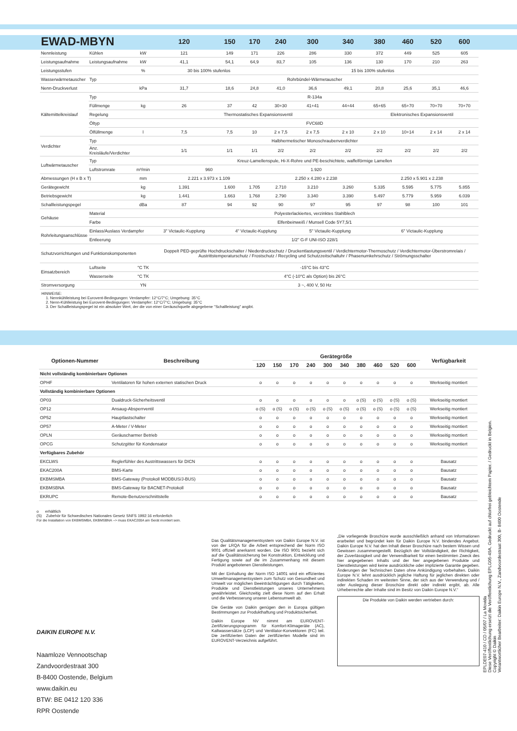| EWAD-MBYN | | | 120 | 150 | 170 | 240 | 300 | 340 | 380 | 460 | 520 | 600 |
| --- | --- | --- | --- | --- | --- | --- | --- | --- | --- | --- | --- | --- |
| Nennleistung | Kühlen | kW | 121 | 149 | 171 | 226 | 286 | 330 | 372 | 449 | 525 | 605 |
| Leistungsaufnahme | Leistungsaufnahme | kW | 41,1 | 54,1 | 64,9 | 83,7 | 105 | 136 | 130 | 170 | 210 | 263 |
| Leistungsstufen | | % | 30 bis 100% stufenlos | | | 15 bis 100% stufenlos | | | | | | |
| Wasserwärmetauscher | Typ | | Rohrbündel-Wärmetauscher | | | | | | | | | |
| Nenn-Druckverlust | | kPa | 31,7 | 18,6 | 24,8 | 41,0 | 36,6 | 49,1 | 20,8 | 25,6 | 35,1 | 46,6 |
| Kältemittelkreislauf | Typ | | R-134a | | | | | | | | | |
| | Füllmenge | kg | 26 | 37 | 42 | 30+30 | 41+41 | 44+44 | 65+65 | 65+70 | 70+70 | 70+70 |
| | Regelung | | Thermostatisches Expansionsventil | | | | | | Elektronisches Expansionsventil | | | |
| | Öltyp | | FVC68D | | | | | | | | | |
| | Ölfüllmenge | l | 7,5 | 7,5 | 10 | 2 x 7,5 | 2 x 7,5 | 2 x 10 | 2 x 10 | 10+14 | 2 x 14 | 2 x 14 |
| Verdichter | Typ | | Halbhermetischer Monoschraubenverdichter | | | | | | | | | |
| | Anz. Kreisläufe/Verdichter | | 1/1 | 1/1 | 1/1 | 2/2 | 2/2 | 2/2 | 2/2 | 2/2 | 2/2 | 2/2 |
| Luftwärmetauscher | Typ | | Kreuz-Lamellenspule, Hi-X-Rohre und PE-beschichtete, waffelförmige Lamellen | | | | | | | | | |
| | Luftstromrate | m³/min | 960 | | | 1.920 | | | | | | |
| Abmessungen (H x B x T) | | mm | 2.221 x 3.973 x 1.109 | | | 2.250 x 4.280 x 2.238 | | | 2.250 x 5.901 x 2.238 | | | |
| Gerätegewicht | | kg | 1.391 | 1.600 | 1.705 | 2.710 | 3.210 | 3.260 | 5.335 | 5.595 | 5.775 | 5.855 |
| Betriebsgewicht | | kg | 1.441 | 1.663 | 1.768 | 2.790 | 3.340 | 3.390 | 5.497 | 5.779 | 5.959 | 6.039 |
| Schallleistungspegel | | dBa | 87 | 94 | 92 | 90 | 97 | 95 | 97 | 98 | 100 | 101 |
| Gehäuse | Material | | Polyesterlackiertes, verzinktes Stahlblech | | | | | | | | | |
| | Farbe | | Elfenbeinweiß / Munsell Code 5Y7,5/1 | | | | | | | | | |
| Rohrleitungsanschlüsse | Einlass/Auslass Verdampfer | | 3" Victaulic-Kupplung | 4" Victaulic-Kupplung | | | 5" Victaulic-Kupplung | | 6" Victaulic-Kupplung | | | |
| | Entleerung | | 1/2" G-F UNI-ISO 228/1 | | | | | | | | | |
| Schutzvorrichtungen und Funktionskomponenten | | | Doppelt PED-geprüfte Hochdruckschalter / Niederdruckschutz / Druckentlastungsventil / Verdichtermotor-Thermoschutz / Verdichtermotor-Überstromrelais / Austrittstemperaturschutz / Frostschutz / Recycling und Schutzzeitschaltuhr / Phasenumkehrschutz / Strömungsschalter | | | | | | | | | |
| Einsatzbereich | Luftseite | °C TK | -15°C bis 43°C | | | | | | | | | |
| | Wasserseite | °C TK | 4°C (-10°C als Option) bis 26°C | | | | | | | | | |
| Stromversorgung | | YN | 3 ~, 400 V, 50 Hz | | | | | | | | | |
HINWEISE:
1. Nennkühlleistung bei Eurovent-Bedingungen: Verdampfer: 12°C/7°C; Umgebung: 35°C
2. Nenn-Kühlleistung bei Eurovent-Bedingungen: Verdampfer: 12°C/7°C; Umgebung: 35°C
3. Der Schallleistungspegel ist ein absoluter Wert, der die von einer Geräuschquelle abgegebene "Schallleistung" angibt.
| Optionen-Nummer | Beschreibung | Gerätegröße | | | | | | | | | | Verfügbarkeit |
| --- | --- | --- | --- | --- | --- | --- | --- | --- | --- | --- | --- | --- |
| | | 120 | 150 | 170 | 240 | 300 | 340 | 380 | 460 | 520 | 600 | |
| Nicht vollständig kombinierbare Optionen | | | | | | | | | | | | |
| OPHF | Ventilatoren für hohen externen statischen Druck | o | o | o | o | o | o | o | o | o | o | Werkseitig montiert |
| Vollständig kombinierbare Optionen | | | | | | | | | | | | |
| OP03 | Dualdruck-Sicherheitsventil | o | o | o | o | o | o | o (S) | o (S) | o (S) | o (S) | Werkseitig montiert |
| OP12 | Ansaug-Absperrventil | o (S) | o (S) | o (S) | o (S) | o (S) | o (S) | o (S) | o (S) | o (S) | o (S) | Werkseitig montiert |
| OP52 | Hauptlastschalter | o | o | o | o | o | o | o | o | o | o | Werkseitig montiert |
| OP57 | A-Meter / V-Meter | o | o | o | o | o | o | o | o | o | o | Werkseitig montiert |
| OPLN | Geräuscharmer Betrieb | o | o | o | o | o | o | o | o | o | o | Werkseitig montiert |
| OPCG | Schutzgitter für Kondensator | o | o | o | o | o | o | o | o | o | o | Werkseitig montiert |
| Verfügbares Zubehör | | | | | | | | | | | | |
| EKCLWS | Reglerfühler des Austrittswassers für DICN | o | o | o | o | o | o | o | o | o | o | Bausatz |
| EKAC200A | BMS-Karte | o | o | o | o | o | o | o | o | o | o | Bausatz |
| EKBMSMBA | BMS-Gateway (Protokoll MODBUS/J-BUS) | o | o | o | o | o | o | o | o | o | o | Bausatz |
| EKBMSBNA | BMS-Gateway für BACNET-Protokoll | o | o | o | o | o | o | o | o | o | o | Bausatz |
| EKRUPC | Remote-Benutzerschnittstelle | o | o | o | o | o | o | o | o | o | o | Bausatz |
o erhältlich
(S) Zubehör für Schwedisches Nationales Gesetz SNFS 1992:16 erforderlich
Für die Installation von EKBMSMBA, EKBMSBNA --> muss EKAC200A am Gerät montiert sein.
DAIKIN EUROPE N.V.
Naamloze Vennootschap
Zandvoordestraat 300
B-8400 Oostende, Belgium
www.daikin.eu
BTW: BE 0412 120 336
RPR Oostende
Das Qualitätsmanagementsystem von Daikin Europe N.V. ist von der LRQA für die Arbeit entsprechend der Norm ISO 9001 offiziell anerkannt worden. Die ISO 9001 bezieht sich auf die Qualitätssicherung bei Konstruktion, Entwicklung und Fertigung sowie auf die im Zusammenhang mit diesem Produkt angebotenen Dienstleistungen.
Mit der Einhaltung der Norm ISO 14001 wird ein effizientes Umweltmanagementsystem zum Schutz von Gesundheit und Umwelt vor möglichen Beeinträchtigungen durch Tätigkeiten, Produkte und Dienstleistungen unseres Unternehmens gewährleistet. Gleichzeitig zielt diese Norm auf den Erhalt und die Verbesserung unserer Lebensumwelt ab.
Die Geräte von Daikin genügen den in Europa gültigen Bestimmungen zur Produkthaftung und Produktsicherheit.
Daikin Europe NV nimmt am EUROVENT-Zertifizierungsprogramm für Komfort-Klimageräte (AC), Kaltwassersätze (LCP) und Ventilator-Konvektoren (FC) teil. Die zertifizierten Daten der zertifizierten Modelle sind im EUROVENT-Verzeichnis aufgeführt.
„Die vorliegende Broschüre wurde ausschließlich anhand von Informationen erarbeitet und begründet kein für Daikin Europe N.V. bindendes Angebot. Daikin Europe N.V. hat den Inhalt dieser Broschüre nach bestem Wissen und Gewissen zusammengestellt. Bezüglich der Vollständigkeit, der Richtigkeit, der Zuverlässigkeit und der Verwendbarkeit für einen bestimmten Zweck des hier angegebenen Inhalts und der hier angegebenen Produkte und Dienstleistungen wird keine ausdrückliche oder implizierte Garantie gegeben. Änderungen der Technischen Daten ohne Ankündigung vorbehalten. Daikin Europe N.V. lehnt ausdrücklich jegliche Haftung für jeglichen direkten oder indirekten Schaden im weitesten Sinne, der sich aus der Verwendung und / oder Auslegung dieser Broschüre direkt oder indirekt ergibt, ab. Alle Urheberrechte aller Inhalte sind im Besitz von Daikin Europe N.V.“
Die Produkte von Daikin werden vertrieben durch:
EPLDE07-410 / CD / 05/07 / La Movida
Diese Veröffentlichung ersetzt die Veröffentlichung EPLG05-49A. Gedruckt auf chlorfrei gebleichtem Papier. / Gedruckt in Belgien.
Copyright © Daikin
Verantwortlicher Bearbeiter: Daikin Europe N.V., Zandvoordestraat 300, B- 8400 Oostende